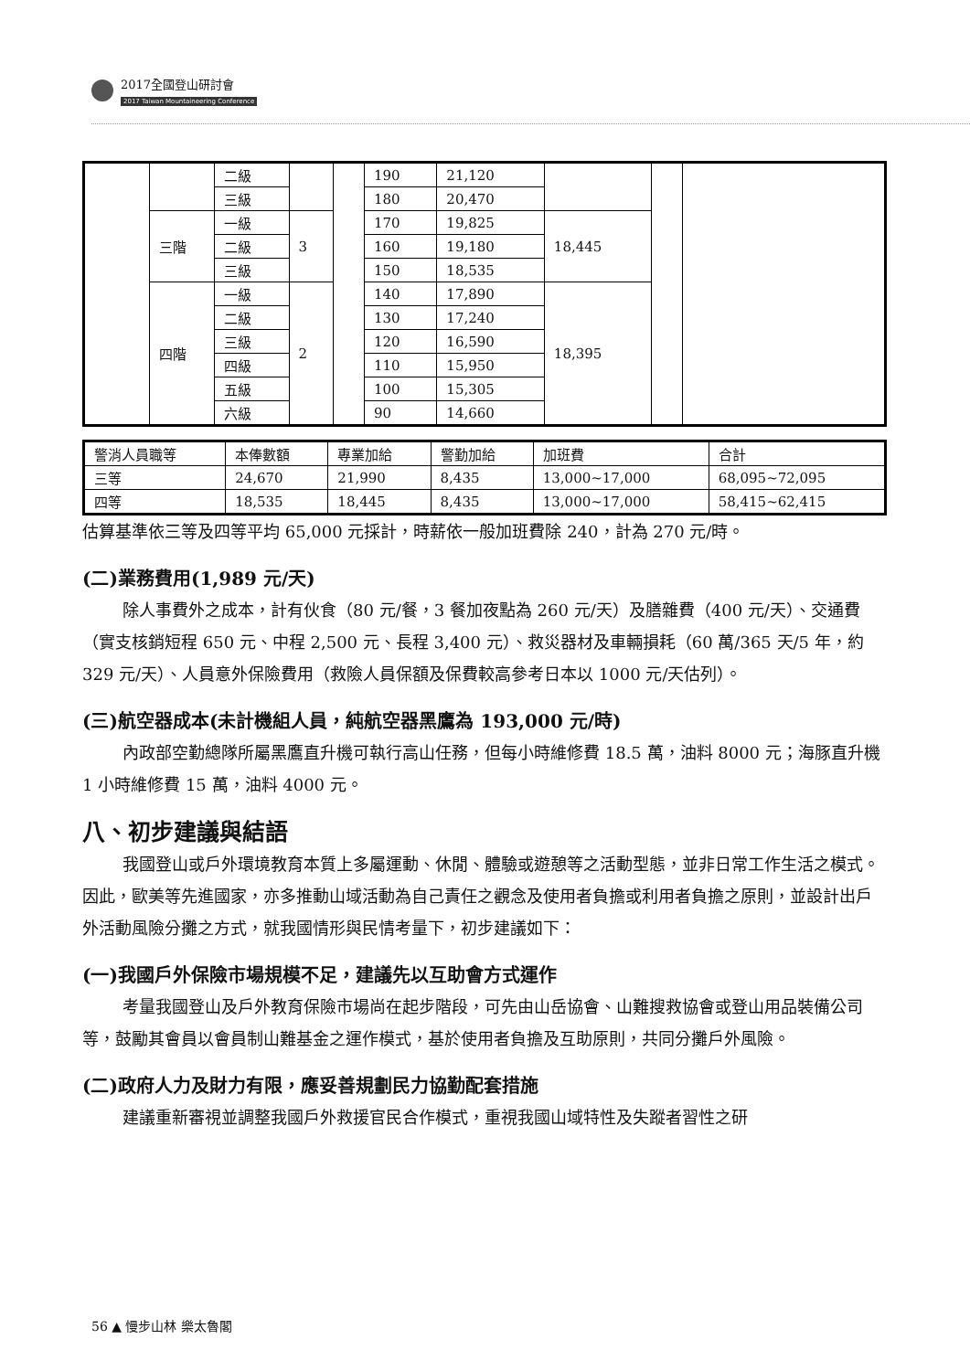2017全國登山研討會
2017 Taiwan Mountaineering Conference
| | | 二級 | | | 190 | 21,120 | | | |
| | | 三級 | | | 180 | 20,470 | | | |
| | 三階 | 一級 | 3 | | 170 | 19,825 | 18,445 | | |
| | | 二級 | | | 160 | 19,180 | | | |
| | | 三級 | | | 150 | 18,535 | | | |
| | 四階 | 一級 | 2 | | 140 | 17,890 | 18,395 | | |
| | | 二級 | | | 130 | 17,240 | | | |
| | | 三級 | | | 120 | 16,590 | | | |
| | | 四級 | | | 110 | 15,950 | | | |
| | | 五級 | | | 100 | 15,305 | | | |
| | | 六級 | | | 90 | 14,660 | | | |
| 警消人員職等 | 本俸數額 | 專業加給 | 警勤加給 | 加班費 | 合計 |
| 三等 | 24,670 | 21,990 | 8,435 | 13,000~17,000 | 68,095~72,095 |
| 四等 | 18,535 | 18,445 | 8,435 | 13,000~17,000 | 58,415~62,415 |
估算基準依三等及四等平均 65,000 元採計，時薪依一般加班費除 240，計為 270 元/時。
(二)業務費用(1,989 元/天)
除人事費外之成本，計有伙食（80 元/餐，3 餐加夜點為 260 元/天）及膳雜費（400 元/天）、交通費（實支核銷短程 650 元、中程 2,500 元、長程 3,400 元）、救災器材及車輛損耗（60 萬/365 天/5 年，約 329 元/天）、人員意外保險費用（救險人員保額及保費較高參考日本以 1000 元/天估列）。
(三)航空器成本(未計機組人員，純航空器黑鷹為 193,000 元/時)
內政部空勤總隊所屬黑鷹直升機可執行高山任務，但每小時維修費 18.5 萬，油料 8000 元；海豚直升機 1 小時維修費 15 萬，油料 4000 元。
八、初步建議與結語
我國登山或戶外環境教育本質上多屬運動、休閒、體驗或遊憩等之活動型態，並非日常工作生活之模式。因此，歐美等先進國家，亦多推動山域活動為自己責任之觀念及使用者負擔或利用者負擔之原則，並設計出戶外活動風險分攤之方式，就我國情形與民情考量下，初步建議如下：
(一)我國戶外保險市場規模不足，建議先以互助會方式運作
考量我國登山及戶外教育保險市場尚在起步階段，可先由山岳協會、山難搜救協會或登山用品裝備公司等，鼓勵其會員以會員制山難基金之運作模式，基於使用者負擔及互助原則，共同分攤戶外風險。
(二)政府人力及財力有限，應妥善規劃民力協勤配套措施
建議重新審視並調整我國戶外救援官民合作模式，重視我國山域特性及失蹤者習性之研
56 ▲ 慢步山林 樂太魯閣